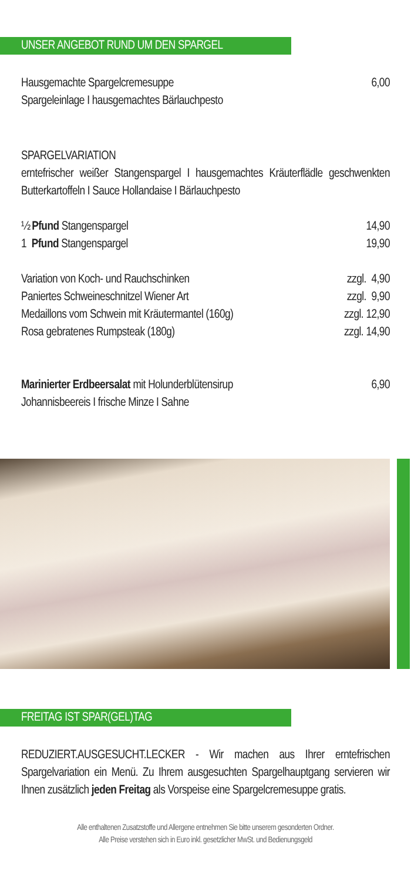UNSER ANGEBOT RUND UM DEN SPARGEL
| Hausgemachte Spargelcremesuppe | 6,00 |
| Spargeleinlage I hausgemachtes Bärlauchpesto | |
SPARGELVARIATION
erntefrischer weißer Stangenspargel I hausgemachtes Kräuterflädle geschwenkten Butterkartoffeln I Sauce Hollandaise I Bärlauchpesto
| ½ Pfund Stangenspargel | 14,90 |
| 1 Pfund Stangenspargel | 19,90 |
| Variation von Koch- und Rauchschinken | zzgl. 4,90 |
| Paniertes Schweineschnitzel Wiener Art | zzgl. 9,90 |
| Medaillons vom Schwein mit Kräutermantel (160g) | zzgl. 12,90 |
| Rosa gebratenes Rumpsteak (180g) | zzgl. 14,90 |
| Marinierter Erdbeersalat mit Holunderblütensirup | 6,90 |
| Johannisbeereis I frische Minze I Sahne | |
FREITAG IST SPAR(GEL)TAG
REDUZIERT.AUSGESUCHT.LECKER - Wir machen aus Ihrer erntefrischen Spargelvariation ein Menü. Zu Ihrem ausgesuchten Spargelhauptgang servieren wir Ihnen zusätzlich jeden Freitag als Vorspeise eine Spargelcremesuppe gratis.
Alle enthaltenen Zusatzstoffe und Allergene entnehmen Sie bitte unserem gesonderten Ordner.
Alle Preise verstehen sich in Euro inkl. gesetzlicher MwSt. und Bedienungsgeld